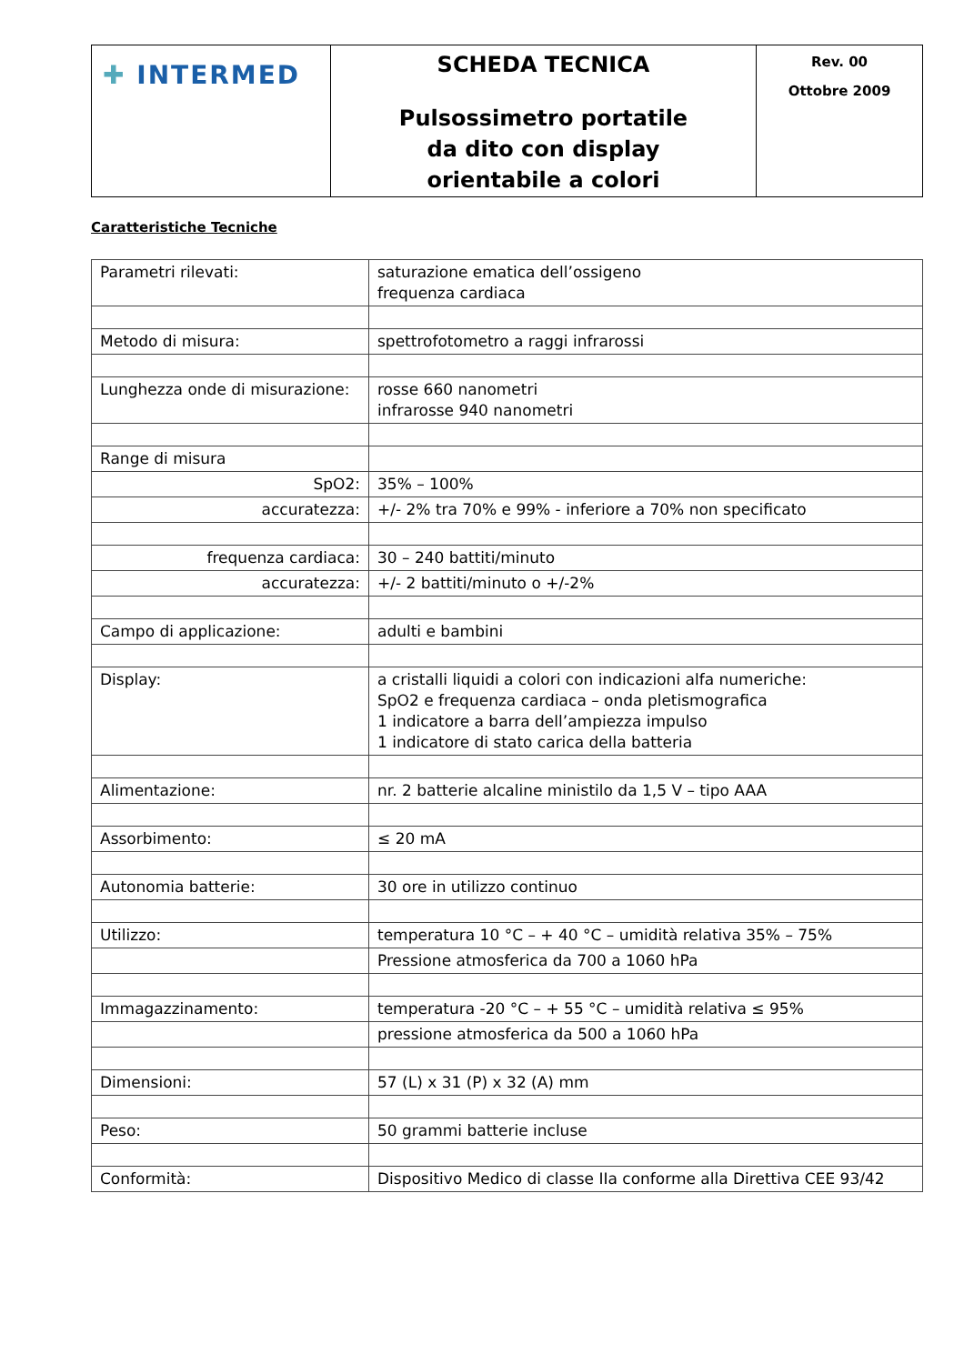| ✚ INTERMED | SCHEDA TECNICA Pulsossimetro portatile da dito con display orientabile a colori | Rev. 00 Ottobre 2009 |
Caratteristiche Tecniche
| Parametri rilevati: | saturazione ematica dell’ossigeno frequenza cardiaca |
| Metodo di misura: | spettrofotometro a raggi infrarossi |
| Lunghezza onde di misurazione: | rosse 660 nanometri infrarosse 940 nanometri |
| Range di misura | |
| SpO2: | 35% – 100% |
| accuratezza: | +/- 2% tra 70% e 99% - inferiore a 70% non specificato |
| frequenza cardiaca: | 30 – 240 battiti/minuto |
| accuratezza: | +/- 2 battiti/minuto o +/-2% |
| Campo di applicazione: | adulti e bambini |
| Display: | a cristalli liquidi a colori con indicazioni alfa numeriche: SpO2 e frequenza cardiaca – onda pletismografica 1 indicatore a barra dell’ampiezza impulso 1 indicatore di stato carica della batteria |
| Alimentazione: | nr. 2 batterie alcaline ministilo da 1,5 V – tipo AAA |
| Assorbimento: | ≤ 20 mA |
| Autonomia batterie: | 30 ore in utilizzo continuo |
| Utilizzo: | temperatura 10 °C – + 40 °C – umidità relativa 35% – 75% |
| | Pressione atmosferica da 700 a 1060 hPa |
| Immagazzinamento: | temperatura -20 °C – + 55 °C – umidità relativa ≤ 95% |
| | pressione atmosferica da 500 a 1060 hPa |
| Dimensioni: | 57 (L) x 31 (P) x 32 (A) mm |
| Peso: | 50 grammi batterie incluse |
| Conformità: | Dispositivo Medico di classe IIa conforme alla Direttiva CEE 93/42 |